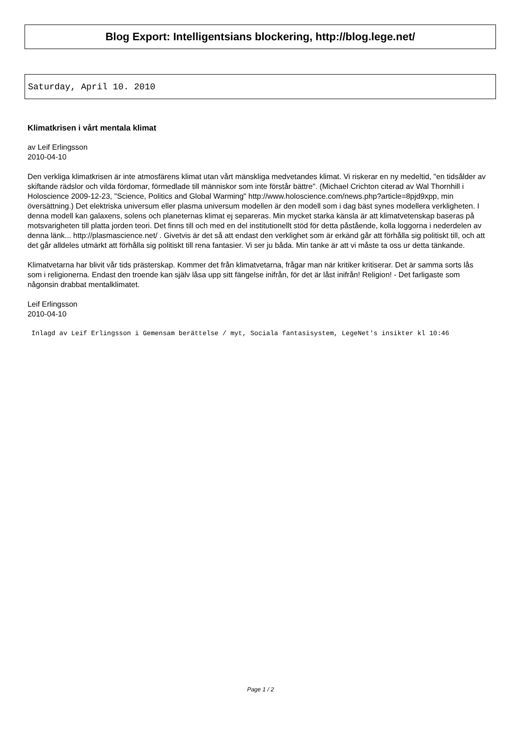Blog Export: Intelligentsians blockering, http://blog.lege.net/
Saturday, April 10. 2010
Klimatkrisen i vårt mentala klimat
av Leif Erlingsson
2010-04-10
Den verkliga klimatkrisen är inte atmosfärens klimat utan vårt mänskliga medvetandes klimat. Vi riskerar en ny medeltid, "en tidsålder av skiftande rädslor och vilda fördomar, förmedlade till människor som inte förstår bättre". (Michael Crichton citerad av Wal Thornhill i Holoscience 2009-12-23, "Science, Politics and Global Warming" http://www.holoscience.com/news.php?article=8pjd9xpp, min översättning.) Det elektriska universum eller plasma universum modellen är den modell som i dag bäst synes modellera verkligheten. I denna modell kan galaxens, solens och planeternas klimat ej separeras. Min mycket starka känsla är att klimatvetenskap baseras på motsvarigheten till platta jorden teori. Det finns till och med en del institutionellt stöd för detta påstående, kolla loggorna i nederdelen av denna länk... http://plasmascience.net/ . Givetvis är det så att endast den verklighet som är erkänd går att förhålla sig politiskt till, och att det går alldeles utmärkt att förhålla sig politiskt till rena fantasier. Vi ser ju båda. Min tanke är att vi måste ta oss ur detta tänkande.
Klimatvetarna har blivit vår tids prästerskap. Kommer det från klimatvetarna, frågar man när kritiker kritiserar. Det är samma sorts lås som i religionerna. Endast den troende kan själv låsa upp sitt fängelse inifrån, för det är låst inifrån! Religion! - Det farligaste som någonsin drabbat mentalklimatet.
Leif Erlingsson
2010-04-10
Inlagd av Leif Erlingsson i Gemensam berättelse / myt, Sociala fantasisystem, LegeNet's insikter kl 10:46
Page 1 / 2